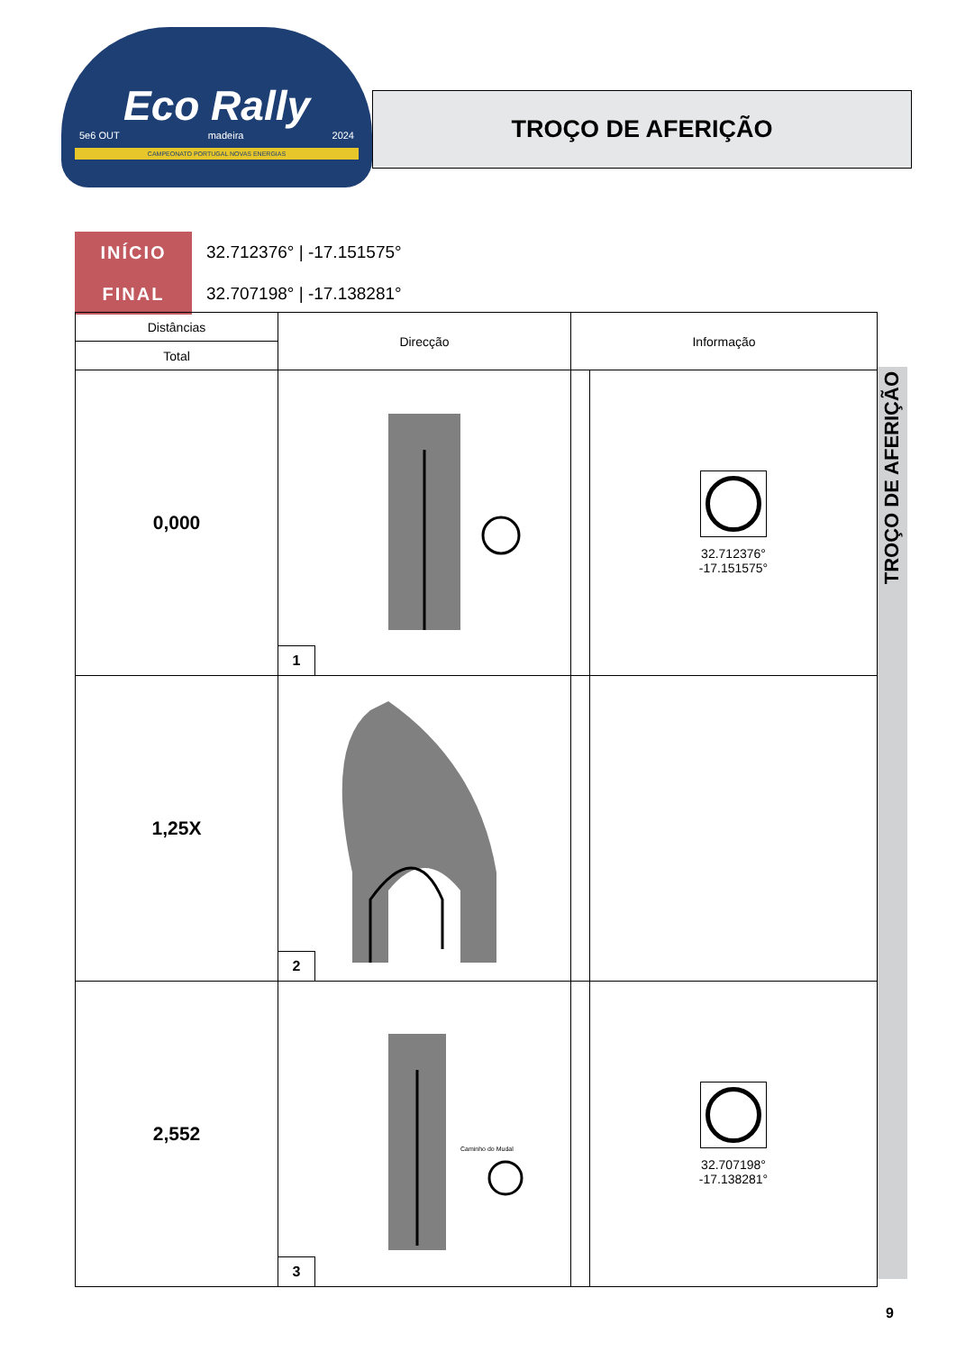Eco Rally
5e6 OUT madeira 2024
CAMPEONATO PORTUGAL NOVAS ENERGIAS
TROÇO DE AFERIÇÃO
INÍCIO
FINAL
32.712376° | -17.151575°
32.707198° | -17.138281°
| Distâncias | Direcção | Informação | |
| --- | --- | --- | --- |
| Total | | | |
| 0,000 | 1 | | 32.712376° -17.151575° |
| 1,25X | 2 | | |
| 2,552 | Caminho do Mudal 3 | | 32.707198° -17.138281° |
TROÇO DE AFERIÇÃO
9